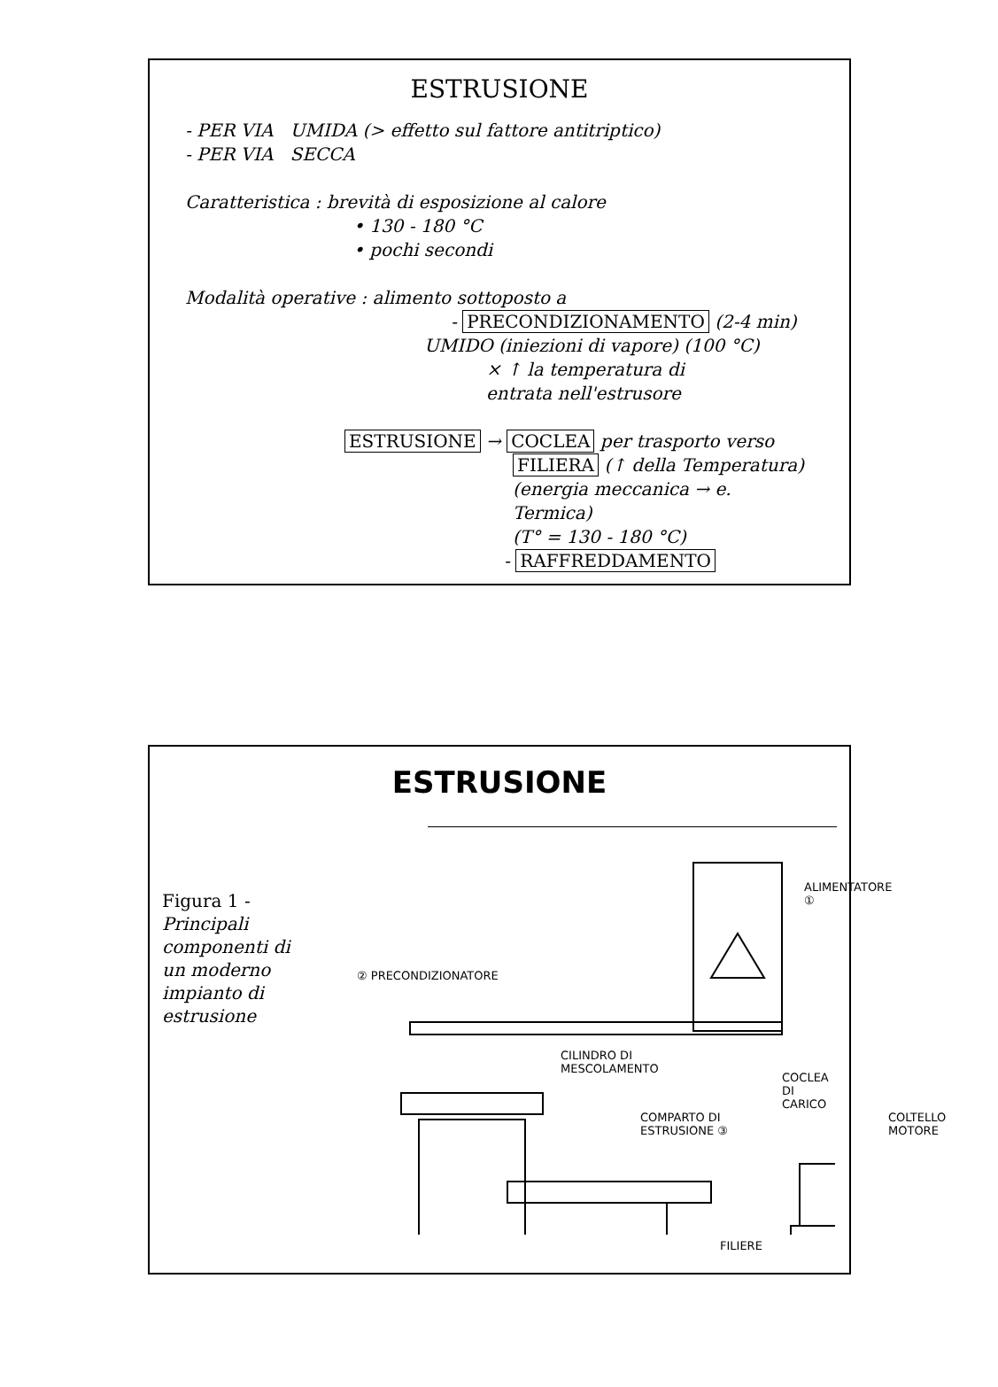ESTRUSIONE
- PER VIA UMIDA (> effetto sul fattore antitriptico)
- PER VIA SECCA
Caratteristica : brevità di esposizione al calore
• 130 - 180 °C
• pochi secondi
Modalità operative : alimento sottoposto a
- PRECONDIZIONAMENTO (2-4 min)
UMIDO (iniezioni di vapore) (100 °C)
× ↑ la temperatura di
entrata nell'estrusore
ESTRUSIONE → COCLEA per trasporto verso
FILIERA (↑ della Temperatura)
(energia meccanica → e. Termica)
(T° = 130 - 180 °C)
- RAFFREDDAMENTO
ESTRUSIONE
Figura 1 -
Principali componenti di un moderno impianto di estrusione
ALIMENTATORE ①
② PRECONDIZIONATORE
CILINDRO DI
MESCOLAMENTO
COCLEA DI CARICO
COMPARTO DI
ESTRUSIONE ③
COLTELLO
MOTORE
FILIERE